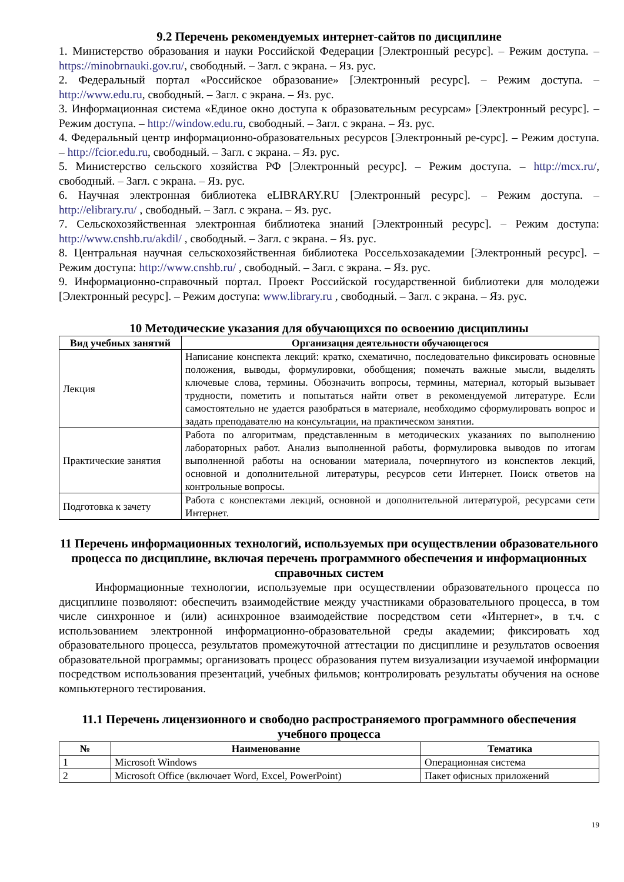9.2 Перечень рекомендуемых интернет-сайтов по дисциплине
1. Министерство образования и науки Российской Федерации [Электронный ресурс]. – Режим доступа. – https://minobrnauki.gov.ru/, свободный. – Загл. с экрана. – Яз. рус.
2. Федеральный портал «Российское образование» [Электронный ресурс]. – Режим доступа. – http://www.edu.ru, свободный. – Загл. с экрана. – Яз. рус.
3. Информационная система «Единое окно доступа к образовательным ресурсам» [Электронный ресурс]. – Режим доступа. – http://window.edu.ru, свободный. – Загл. с экрана. – Яз. рус.
4. Федеральный центр информационно-образовательных ресурсов [Электронный ре-сурс]. – Режим доступа. – http://fcior.edu.ru, свободный. – Загл. с экрана. – Яз. рус.
5. Министерство сельского хозяйства РФ [Электронный ресурс]. – Режим доступа. – http://mcx.ru/, свободный. – Загл. с экрана. – Яз. рус.
6. Научная электронная библиотека eLIBRARY.RU [Электронный ресурс]. – Режим доступа. – http://elibrary.ru/ , свободный. – Загл. с экрана. – Яз. рус.
7. Сельскохозяйственная электронная библиотека знаний [Электронный ресурс]. – Режим доступа: http://www.cnshb.ru/akdil/ , свободный. – Загл. с экрана. – Яз. рус.
8. Центральная научная сельскохозяйственная библиотека Россельхозакадемии [Электронный ресурс]. – Режим доступа: http://www.cnshb.ru/ , свободный. – Загл. с экрана. – Яз. рус.
9. Информационно-справочный портал. Проект Российской государственной библиотеки для молодежи [Электронный ресурс]. – Режим доступа: www.library.ru , свободный. – Загл. с экрана. – Яз. рус.
10 Методические указания для обучающихся по освоению дисциплины
| Вид учебных занятий | Организация деятельности обучающегося |
| --- | --- |
| Лекция | Написание конспекта лекций: кратко, схематично, последовательно фиксировать основные положения, выводы, формулировки, обобщения; помечать важные мысли, выделять ключевые слова, термины. Обозначить вопросы, термины, материал, который вызывает трудности, пометить и попытаться найти ответ в рекомендуемой литературе. Если самостоятельно не удается разобраться в материале, необходимо сформулировать вопрос и задать преподавателю на консультации, на практическом занятии. |
| Практические занятия | Работа по алгоритмам, представленным в методических указаниях по выполнению лабораторных работ. Анализ выполненной работы, формулировка выводов по итогам выполненной работы на основании материала, почерпнутого из конспектов лекций, основной и дополнительной литературы, ресурсов сети Интернет. Поиск ответов на контрольные вопросы. |
| Подготовка к зачету | Работа с конспектами лекций, основной и дополнительной литературой, ресурсами сети Интернет. |
11 Перечень информационных технологий, используемых при осуществлении образовательного процесса по дисциплине, включая перечень программного обеспечения и информационных справочных систем
Информационные технологии, используемые при осуществлении образовательного процесса по дисциплине позволяют: обеспечить взаимодействие между участниками образовательного процесса, в том числе синхронное и (или) асинхронное взаимодействие посредством сети «Интернет», в т.ч. с использованием электронной информационно-образовательной среды академии; фиксировать ход образовательного процесса, результатов промежуточной аттестации по дисциплине и результатов освоения образовательной программы; организовать процесс образования путем визуализации изучаемой информации посредством использования презентаций, учебных фильмов; контролировать результаты обучения на основе компьютерного тестирования.
11.1 Перечень лицензионного и свободно распространяемого программного обеспечения учебного процесса
| № | Наименование | Тематика |
| --- | --- | --- |
| 1 | Microsoft Windows | Операционная система |
| 2 | Microsoft Office (включает Word, Excel, PowerPoint) | Пакет офисных приложений |
19